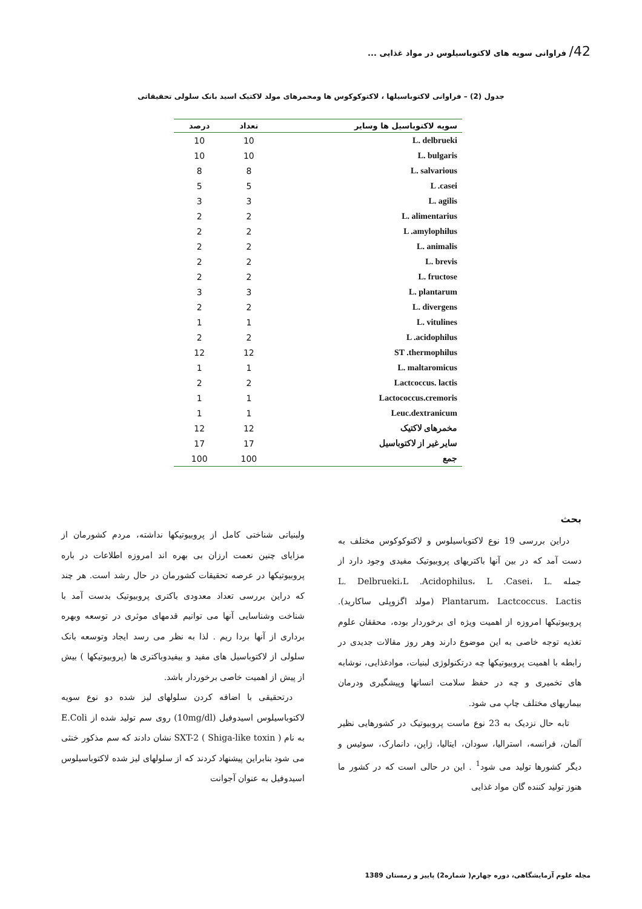42/ فراوانی سویه های لاکتوباسیلوس در مواد غذایی ...
جدول (2) – فراوانی لاکتوباسیلها ، لاکتوکوکوس ها ومحمرهای مولد لاکتیک اسید بانک سلولی تحقیقاتی
| سویه لاکتوباسیل ها وسایر | تعداد | درصد |
| --- | --- | --- |
| L. delbrueki | 10 | 10 |
| L. bulgaris | 10 | 10 |
| L. salvarious | 8 | 8 |
| L .casei | 5 | 5 |
| L. agilis | 3 | 3 |
| L. alimentarius | 2 | 2 |
| L .amylophilus | 2 | 2 |
| L. animalis | 2 | 2 |
| L. brevis | 2 | 2 |
| L. fructose | 2 | 2 |
| L. plantarum | 3 | 3 |
| L. divergens | 2 | 2 |
| L. vitulines | 1 | 1 |
| L .acidophilus | 2 | 2 |
| ST .thermophilus | 12 | 12 |
| L. maltaromicus | 1 | 1 |
| Lactcoccus. lactis | 2 | 2 |
| Lactococcus.cremoris | 1 | 1 |
| Leuc.dextranicum | 1 | 1 |
| مخمرهای لاکتیک | 12 | 12 |
| سایر غیر از لاکتوباسیل | 17 | 17 |
| جمع | 100 | 100 |
بحث
دراین بررسی 19 نوع لاکتوباسیلوس و لاکتوکوکوس مختلف به دست آمد که در بین آنها باکتریهای پروبیوتیک مفیدی وجود دارد از جمله L. Delbrueki،L .Acidophilus، L .Casei، L. Plantarum، Lactcoccus. Lactis (مولد اگزوپلی ساکارید). پروبیوتیکها امروزه از اهمیت ویژه ای برخوردار بوده، محققان علوم تغذیه توجه خاصی به این موضوع دارند وهر روز مقالات جدیدی در رابطه با اهمیت پروبیوتیکها چه درتکنولوژی لبنیات، موادغذایی، نوشابه های تخمیری و چه در حفظ سلامت انسانها وپیشگیری ودرمان بیماریهای مختلف چاپ می شود.
تابه حال نزدیک به 23 نوع ماست پروبیوتیک در کشورهایی نظیر آلمان، فرانسه، استرالیا، سودان، ایتالیا، ژاپن، دانمارک، سوئیس و دیگر کشورها تولید می شود<sup>1</sup> . این در حالی است که در کشور ما هنوز تولید کننده گان مواد غذایی
ولبنیاتی شناختی کامل از پروبیوتیکها نداشته، مردم کشورمان از مزایای چنین نعمت ارزان بی بهره اند امروزه اطلاعات در باره پروبیوتیکها در عرصه تحقیقات کشورمان در حال رشد است. هر چند که دراین بررسی تعداد معدودی باکتری پروبیوتیک بدست آمد با شناخت وشناسایی آنها می توانیم قدمهای موثری در توسعه وبهره برداری از آنها بردا ریم . لذا به نظر می رسد ایجاد وتوسعه بانک سلولی از لاکتوباسیل های مفید و بیفیدوباکتری ها (پروبیوتیکها ) بیش از پیش از اهمیت خاصی برخوردار باشد.
درتحقیقی با اضافه کردن سلولهای لیز شده دو نوع سویه لاکتوباسیلوس اسیدوفیل (10mg/dl) روی سم تولید شده از E.Coli به نام SXT-2 ( Shiga-like toxin ) نشان دادند که سم مذکور خنثی می شود بنابراین پیشنهاد کردند که از سلولهای لیز شده لاکتوباسیلوس اسیدوفیل به عنوان آجوانت
مجله علوم آزمایشگاهی، دوره چهارم( شماره2) پاییز و زمستان 1389